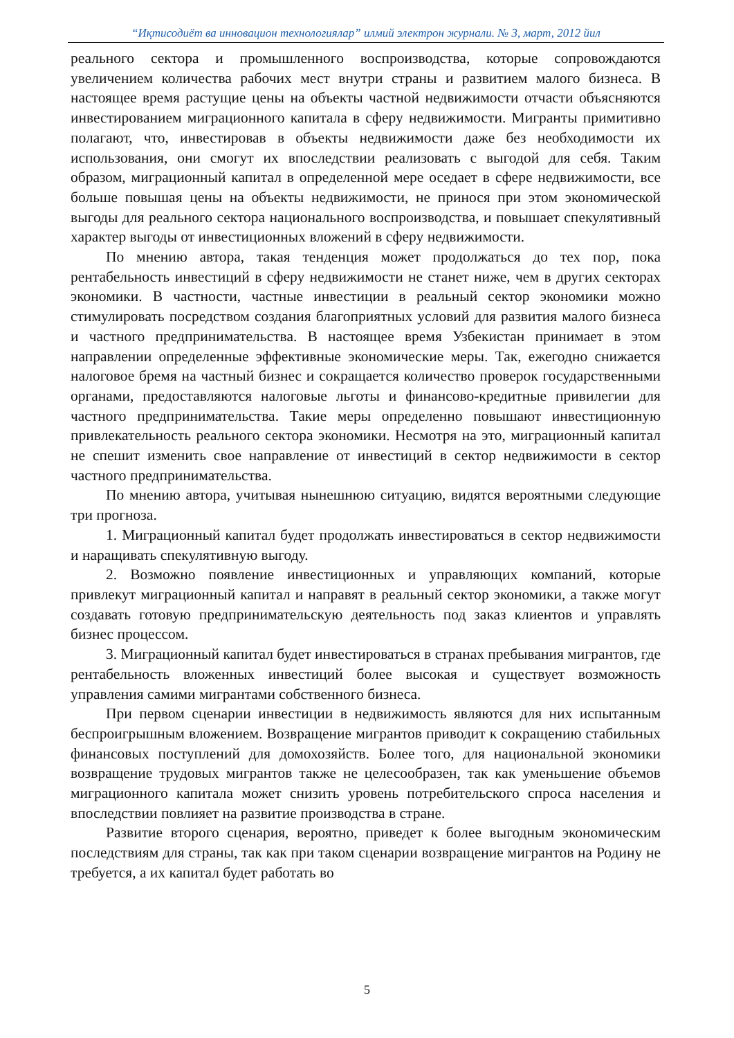“Иқтисодиёт ва инновацион технологиялар” илмий электрон журнали. № 3, март, 2012 йил
реального сектора и промышленного воспроизводства, которые сопровождаются увеличением количества рабочих мест внутри страны и развитием малого бизнеса. В настоящее время растущие цены на объекты частной недвижимости отчасти объясняются инвестированием миграционного капитала в сферу недвижимости. Мигранты примитивно полагают, что, инвестировав в объекты недвижимости даже без необходимости их использования, они смогут их впоследствии реализовать с выгодой для себя. Таким образом, миграционный капитал в определенной мере оседает в сфере недвижимости, все больше повышая цены на объекты недвижимости, не принося при этом экономической выгоды для реального сектора национального воспроизводства, и повышает спекулятивный характер выгоды от инвестиционных вложений в сферу недвижимости.
По мнению автора, такая тенденция может продолжаться до тех пор, пока рентабельность инвестиций в сферу недвижимости не станет ниже, чем в других секторах экономики. В частности, частные инвестиции в реальный сектор экономики можно стимулировать посредством создания благоприятных условий для развития малого бизнеса и частного предпринимательства. В настоящее время Узбекистан принимает в этом направлении определенные эффективные экономические меры. Так, ежегодно снижается налоговое бремя на частный бизнес и сокращается количество проверок государственными органами, предоставляются налоговые льготы и финансово-кредитные привилегии для частного предпринимательства. Такие меры определенно повышают инвестиционную привлекательность реального сектора экономики. Несмотря на это, миграционный капитал не спешит изменить свое направление от инвестиций в сектор недвижимости в сектор частного предпринимательства.
По мнению автора, учитывая нынешнюю ситуацию, видятся вероятными следующие три прогноза.
1. Миграционный капитал будет продолжать инвестироваться в сектор недвижимости и наращивать спекулятивную выгоду.
2. Возможно появление инвестиционных и управляющих компаний, которые привлекут миграционный капитал и направят в реальный сектор экономики, а также могут создавать готовую предпринимательскую деятельность под заказ клиентов и управлять бизнес процессом.
3. Миграционный капитал будет инвестироваться в странах пребывания мигрантов, где рентабельность вложенных инвестиций более высокая и существует возможность управления самими мигрантами собственного бизнеса.
При первом сценарии инвестиции в недвижимость являются для них испытанным беспроигрышным вложением. Возвращение мигрантов приводит к сокращению стабильных финансовых поступлений для домохозяйств. Более того, для национальной экономики возвращение трудовых мигрантов также не целесообразен, так как уменьшение объемов миграционного капитала может снизить уровень потребительского спроса населения и впоследствии повлияет на развитие производства в стране.
Развитие второго сценария, вероятно, приведет к более выгодным экономическим последствиям для страны, так как при таком сценарии возвращение мигрантов на Родину не требуется, а их капитал будет работать во
5